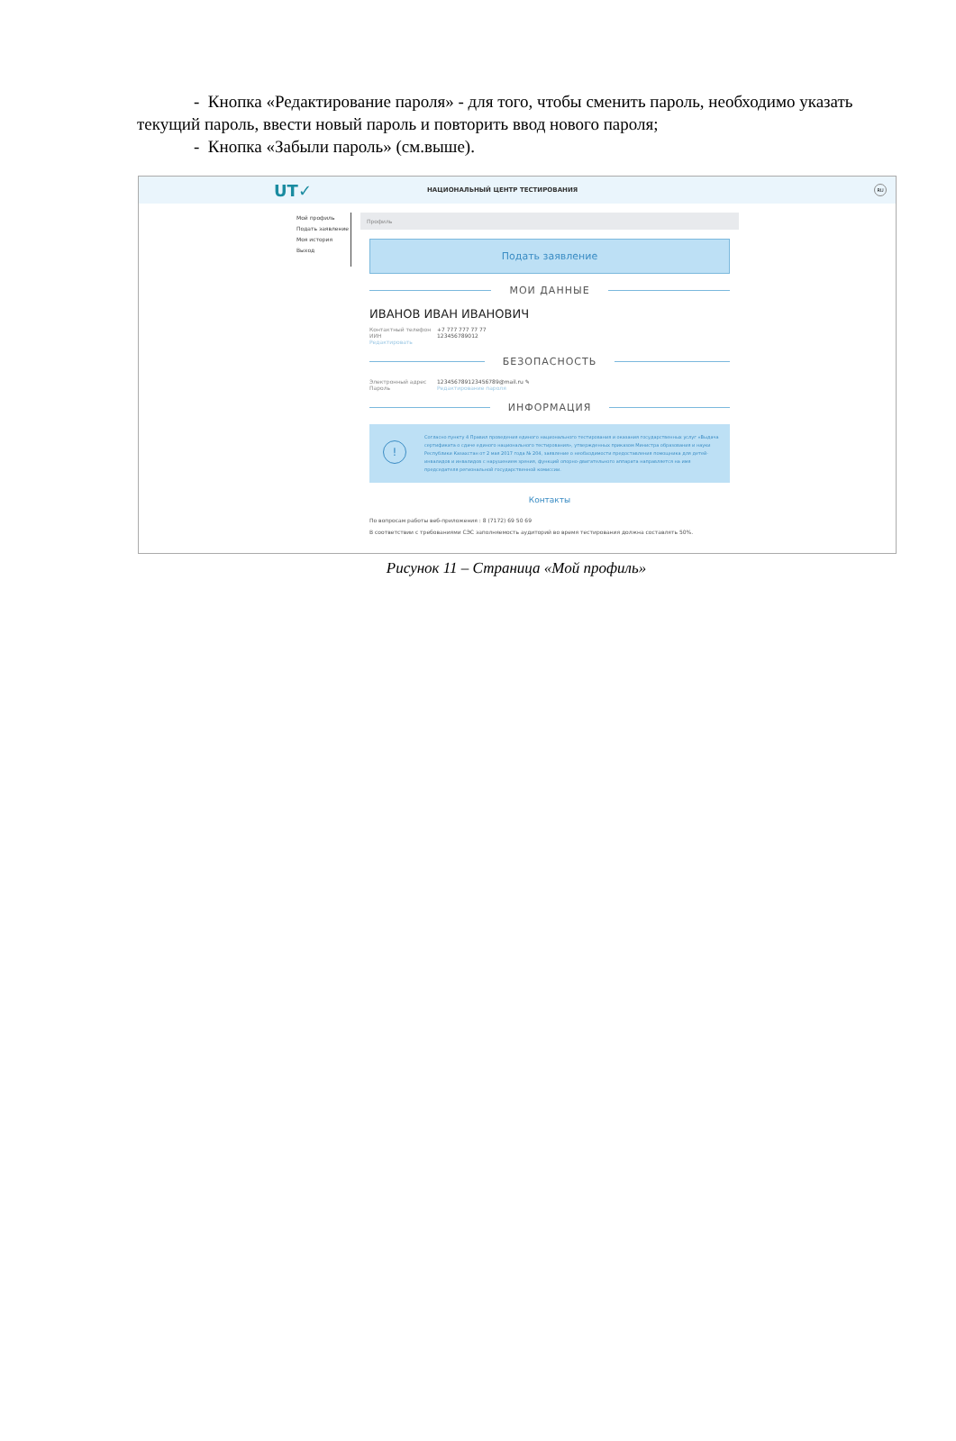- Кнопка «Редактирование пароля» - для того, чтобы сменить пароль, необходимо указать текущий пароль, ввести новый пароль и повторить ввод нового пароля;
- Кнопка «Забыли пароль» (см.выше).
UT✓
НАЦИОНАЛЬНЫЙ ЦЕНТР ТЕСТИРОВАНИЯ
RU
Мой профиль
Подать заявление
Моя история
Выход
Профиль
Подать заявление
МОИ ДАННЫЕ
ИВАНОВ ИВАН ИВАНОВИЧ
Контактный телефон +7 777 777 77 77
ИИН 123456789012
Редактировать
БЕЗОПАСНОСТЬ
Электронный адрес 123456789123456789@mail.ru ✎
Пароль Редактирование пароля
ИНФОРМАЦИЯ
!
Согласно пункту 4 Правил проведения единого национального тестирования и оказания государственных услуг «Выдача сертификата о сдаче единого национального тестирования», утвержденных приказом Министра образования и науки Республики Казахстан от 2 мая 2017 года № 204, заявление о необходимости предоставления помощника для детей-инвалидов и инвалидов с нарушением зрения, функций опорно-двигательного аппарата направляется на имя председателя региональной государственной комиссии.
Контакты
По вопросам работы веб-приложения : 8 (7172) 69 50 69
В соответствии с требованиями СЭС заполняемость аудиторий во время тестирования должна составлять 50%.
Рисунок 11 – Страница «Мой профиль»